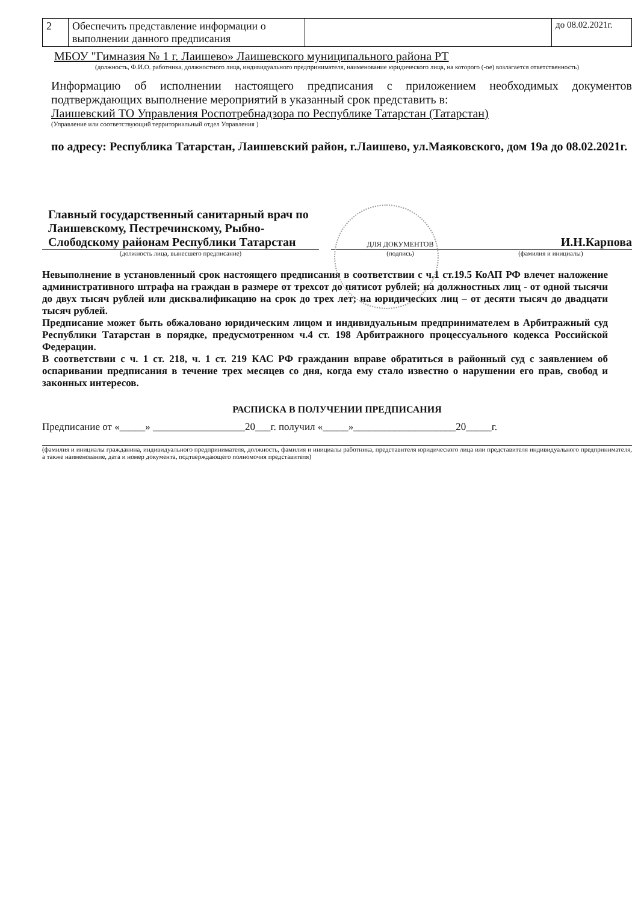| 2 | Обеспечить представление информации о выполнении данного предписания | | до 08.02.2021г. |
МБОУ "Гимназия № 1 г. Лаишево» Лаишевского муниципального района РТ
(должность, Ф.И.О. работника, должностного лица, индивидуального предпринимателя, наименование юридического лица, на которого (-ое) возлагается ответственность)
Информацию об исполнении настоящего предписания с приложением необходимых документов подтверждающих выполнение мероприятий в указанный срок представить в:
Лаишевский ТО Управления Роспотребнадзора по Республике Татарстан (Татарстан)
(Управление или соответствующий территориальный отдел Управления )
по адресу: Республика Татарстан, Лаишевский район, г.Лаишево, ул.Маяковского, дом 19а до 08.02.2021г.
Главный государственный санитарный врач по Лаишевскому, Пестречинскому, Рыбно-Слободскому районам Республики Татарстан
(должность лица, вынесшего предписание)
ДЛЯ ДОКУМЕНТОВ
(подпись)
И.Н.Карпова
(фамилия и инициалы)
Невыполнение в установленный срок настоящего предписания в соответствии с ч.1 ст.19.5 КоАП РФ влечет наложение административного штрафа на граждан в размере от трехсот до пятисот рублей; на должностных лиц - от одной тысячи до двух тысяч рублей или дисквалификацию на срок до трех лет; на юридических лиц – от десяти тысяч до двадцати тысяч рублей.
Предписание может быть обжаловано юридическим лицом и индивидуальным предпринимателем в Арбитражный суд Республики Татарстан в порядке, предусмотренном ч.4 ст. 198 Арбитражного процессуального кодекса Российской Федерации.
В соответствии с ч. 1 ст. 218, ч. 1 ст. 219 КАС РФ гражданин вправе обратиться в районный суд с заявлением об оспаривании предписания в течение трех месяцев со дня, когда ему стало известно о нарушении его прав, свобод и законных интересов.
РАСПИСКА В ПОЛУЧЕНИИ ПРЕДПИСАНИЯ
Предписание от «_____» __________________20___г. получил «_____»____________________20_____г.
(фамилия и инициалы гражданина, индивидуального предпринимателя, должность, фамилия и инициалы работника, представителя юридического лица или представителя индивидуального предпринимателя, а также наименование, дата и номер документа, подтверждающего полномочия представителя)